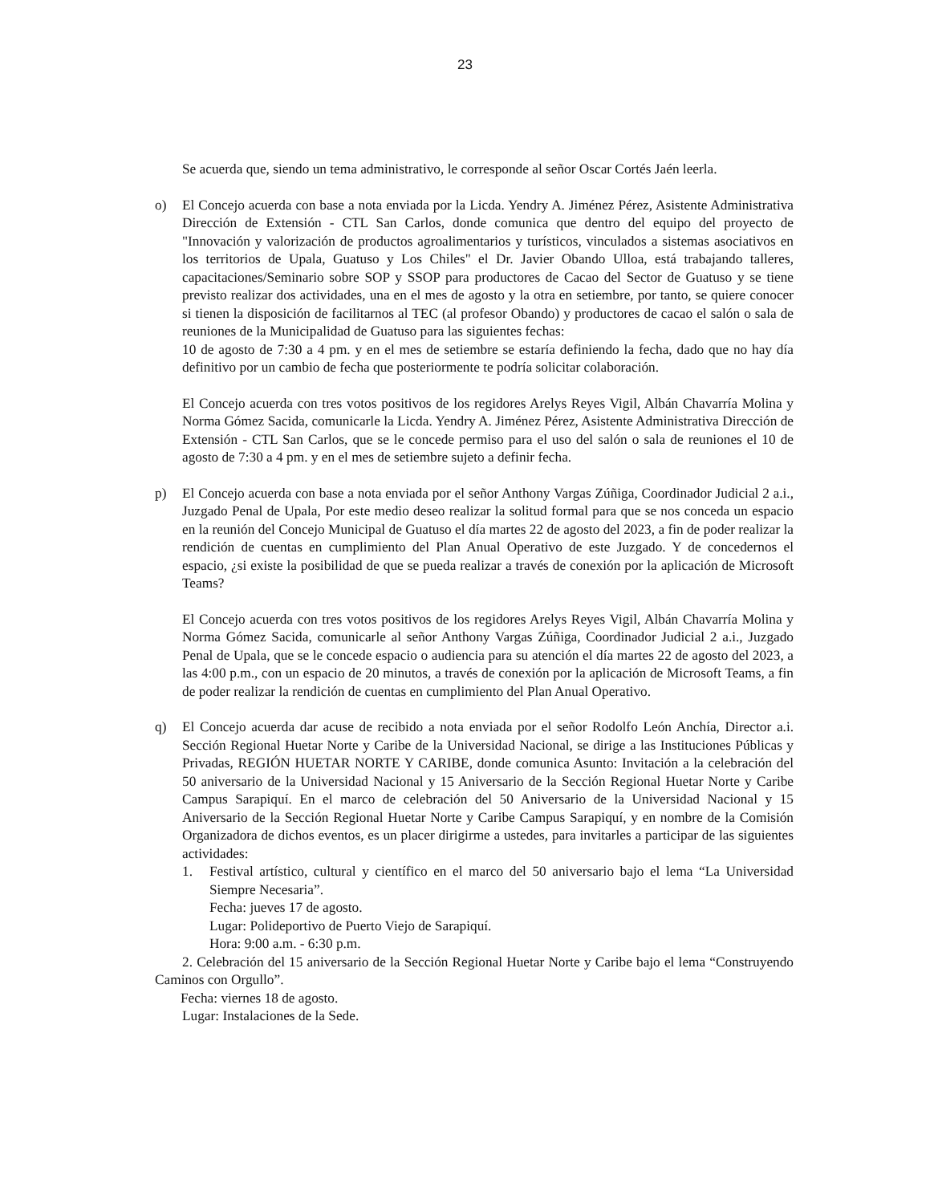23
Se acuerda que, siendo un tema administrativo, le corresponde al señor Oscar Cortés Jaén leerla.
o) El Concejo acuerda con base a nota enviada por la Licda. Yendry A. Jiménez Pérez, Asistente Administrativa Dirección de Extensión - CTL San Carlos, donde comunica que dentro del equipo del proyecto de "Innovación y valorización de productos agroalimentarios y turísticos, vinculados a sistemas asociativos en los territorios de Upala, Guatuso y Los Chiles" el Dr. Javier Obando Ulloa, está trabajando talleres, capacitaciones/Seminario sobre SOP y SSOP para productores de Cacao del Sector de Guatuso y se tiene previsto realizar dos actividades, una en el mes de agosto y la otra en setiembre, por tanto, se quiere conocer si tienen la disposición de facilitarnos al TEC (al profesor Obando) y productores de cacao el salón o sala de reuniones de la Municipalidad de Guatuso para las siguientes fechas:
10 de agosto de 7:30 a 4 pm. y en el mes de setiembre se estaría definiendo la fecha, dado que no hay día definitivo por un cambio de fecha que posteriormente te podría solicitar colaboración.
El Concejo acuerda con tres votos positivos de los regidores Arelys Reyes Vigil, Albán Chavarría Molina y Norma Gómez Sacida, comunicarle la Licda. Yendry A. Jiménez Pérez, Asistente Administrativa Dirección de Extensión - CTL San Carlos, que se le concede permiso para el uso del salón o sala de reuniones el 10 de agosto de 7:30 a 4 pm. y en el mes de setiembre sujeto a definir fecha.
p) El Concejo acuerda con base a nota enviada por el señor Anthony Vargas Zúñiga, Coordinador Judicial 2 a.i., Juzgado Penal de Upala, Por este medio deseo realizar la solitud formal para que se nos conceda un espacio en la reunión del Concejo Municipal de Guatuso el día martes 22 de agosto del 2023, a fin de poder realizar la rendición de cuentas en cumplimiento del Plan Anual Operativo de este Juzgado. Y de concedernos el espacio, ¿si existe la posibilidad de que se pueda realizar a través de conexión por la aplicación de Microsoft Teams?
El Concejo acuerda con tres votos positivos de los regidores Arelys Reyes Vigil, Albán Chavarría Molina y Norma Gómez Sacida, comunicarle al señor Anthony Vargas Zúñiga, Coordinador Judicial 2 a.i., Juzgado Penal de Upala, que se le concede espacio o audiencia para su atención el día martes 22 de agosto del 2023, a las 4:00 p.m., con un espacio de 20 minutos, a través de conexión por la aplicación de Microsoft Teams, a fin de poder realizar la rendición de cuentas en cumplimiento del Plan Anual Operativo.
q) El Concejo acuerda dar acuse de recibido a nota enviada por el señor Rodolfo León Anchía, Director a.i. Sección Regional Huetar Norte y Caribe de la Universidad Nacional, se dirige a las Instituciones Públicas y Privadas, REGIÓN HUETAR NORTE Y CARIBE, donde comunica Asunto: Invitación a la celebración del 50 aniversario de la Universidad Nacional y 15 Aniversario de la Sección Regional Huetar Norte y Caribe Campus Sarapiquí. En el marco de celebración del 50 Aniversario de la Universidad Nacional y 15 Aniversario de la Sección Regional Huetar Norte y Caribe Campus Sarapiquí, y en nombre de la Comisión Organizadora de dichos eventos, es un placer dirigirme a ustedes, para invitarles a participar de las siguientes actividades:
1. Festival artístico, cultural y científico en el marco del 50 aniversario bajo el lema “La Universidad Siempre Necesaria”.
Fecha: jueves 17 de agosto.
Lugar: Polideportivo de Puerto Viejo de Sarapiquí.
Hora: 9:00 a.m. - 6:30 p.m.
2. Celebración del 15 aniversario de la Sección Regional Huetar Norte y Caribe bajo el lema “Construyendo Caminos con Orgullo”.
Fecha: viernes 18 de agosto.
Lugar: Instalaciones de la Sede.